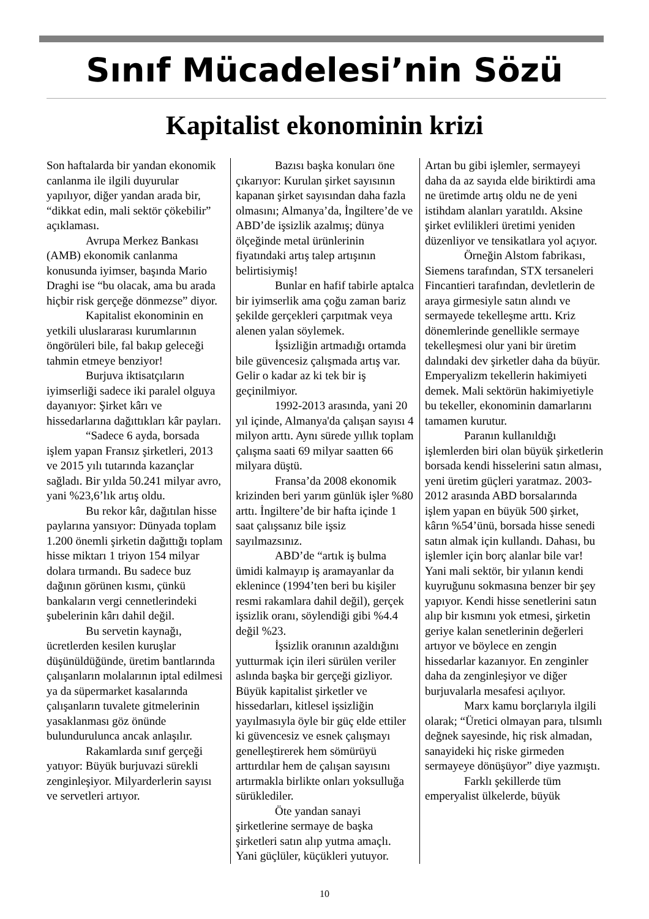Sınıf Mücadelesi’nin Sözü
Kapitalist ekonominin krizi
Son haftalarda bir yandan ekonomik canlanma ile ilgili duyurular yapılıyor, diğer yandan arada bir, “dikkat edin, mali sektör çökebilir” açıklaması.
Avrupa Merkez Bankası (AMB) ekonomik canlanma konusunda iyimser, başında Mario Draghi ise “bu olacak, ama bu arada hiçbir risk gerçeğe dönmezse” diyor.
Kapitalist ekonominin en yetkili uluslararası kurumlarının öngörüleri bile, fal bakıp geleceği tahmin etmeye benziyor!
Burjuva iktisatçıların iyimserliği sadece iki paralel olguya dayanıyor: Şirket kârı ve hissedarlarına dağıttıkları kâr payları.
“Sadece 6 ayda, borsada işlem yapan Fransız şirketleri, 2013 ve 2015 yılı tutarında kazançlar sağladı. Bir yılda 50.241 milyar avro, yani %23,6’lık artış oldu.
Bu rekor kâr, dağıtılan hisse paylarına yansıyor: Dünyada toplam 1.200 önemli şirketin dağıttığı toplam hisse miktarı 1 triyon 154 milyar dolara tırmandı. Bu sadece buz dağının görünen kısmı, çünkü bankaların vergi cennetlerindeki şubelerinin kârı dahil değil.
Bu servetin kaynağı, ücretlerden kesilen kuruşlar düşünüldüğünde, üretim bantlarında çalışanların molalarının iptal edilmesi ya da süpermarket kasalarında çalışanların tuvalete gitmelerinin yasaklanması göz önünde bulundurulunca ancak anlaşılır.
Rakamlarda sınıf gerçeği yatıyor: Büyük burjuvazi sürekli zenginleşiyor. Milyarderlerin sayısı ve servetleri artıyor.
Bazısı başka konuları öne çıkarıyor: Kurulan şirket sayısının kapanan şirket sayısından daha fazla olmasını; Almanya’da, İngiltere’de ve ABD’de işsizlik azalmış; dünya ölçeğinde metal ürünlerinin fiyatındaki artış talep artışının belirtisiymiş!
Bunlar en hafif tabirle aptalca bir iyimserlik ama çoğu zaman bariz şekilde gerçekleri çarpıtmak veya alenen yalan söylemek.
İşsizliğin artmadığı ortamda bile güvencesiz çalışmada artış var. Gelir o kadar az ki tek bir iş geçinilmiyor.
1992-2013 arasında, yani 20 yıl içinde, Almanya'da çalışan sayısı 4 milyon arttı. Aynı sürede yıllık toplam çalışma saati 69 milyar saatten 66 milyara düştü.
Fransa’da 2008 ekonomik krizinden beri yarım günlük işler %80 arttı. İngiltere’de bir hafta içinde 1 saat çalışsanız bile işsiz sayılmazsınız.
ABD’de “artık iş bulma ümidi kalmayıp iş aramayanlar da eklenince (1994’ten beri bu kişiler resmi rakamlara dahil değil), gerçek işsizlik oranı, söylendiği gibi %4.4 değil %23.
İşsizlik oranının azaldığını yutturmak için ileri sürülen veriler aslında başka bir gerçeği gizliyor. Büyük kapitalist şirketler ve hissedarları, kitlesel işsizliğin yayılmasıyla öyle bir güç elde ettiler ki güvencesiz ve esnek çalışmayı genelleştirerek hem sömürüyü arttırdılar hem de çalışan sayısını artırmakla birlikte onları yoksulluğa sürüklediler.
Öte yandan sanayi şirketlerine sermaye de başka şirketleri satın alıp yutma amaçlı. Yani güçlüler, küçükleri yutuyor.
Artan bu gibi işlemler, sermayeyi daha da az sayıda elde biriktirdi ama ne üretimde artış oldu ne de yeni istihdam alanları yaratıldı. Aksine şirket evlilikleri üretimi yeniden düzenliyor ve tensikatlara yol açıyor.
Örneğin Alstom fabrikası, Siemens tarafından, STX tersaneleri Fincantieri tarafından, devletlerin de araya girmesiyle satın alındı ve sermayede tekelleşme arttı. Kriz dönemlerinde genellikle sermaye tekelleşmesi olur yani bir üretim dalındaki dev şirketler daha da büyür. Emperyalizm tekellerin hakimiyeti demek. Mali sektörün hakimiyetiyle bu tekeller, ekonominin damarlarını tamamen kurutur.
Paranın kullanıldığı işlemlerden biri olan büyük şirketlerin borsada kendi hisselerini satın alması, yeni üretim güçleri yaratmaz. 2003-2012 arasında ABD borsalarında işlem yapan en büyük 500 şirket, kârın %54’ünü, borsada hisse senedi satın almak için kullandı. Dahası, bu işlemler için borç alanlar bile var! Yani mali sektör, bir yılanın kendi kuyruğunu sokmasına benzer bir şey yapıyor. Kendi hisse senetlerini satın alıp bir kısmını yok etmesi, şirketin geriye kalan senetlerinin değerleri artıyor ve böylece en zengin hissedarlar kazanıyor. En zenginler daha da zenginleşiyor ve diğer burjuvalarla mesafesi açılıyor.
Marx kamu borçlarıyla ilgili olarak; “Üretici olmayan para, tılsımlı değnek sayesinde, hiç risk almadan, sanayideki hiç riske girmeden sermayeye dönüşüyor” diye yazmıştı.
Farklı şekillerde tüm emperyalist ülkelerde, büyük
10